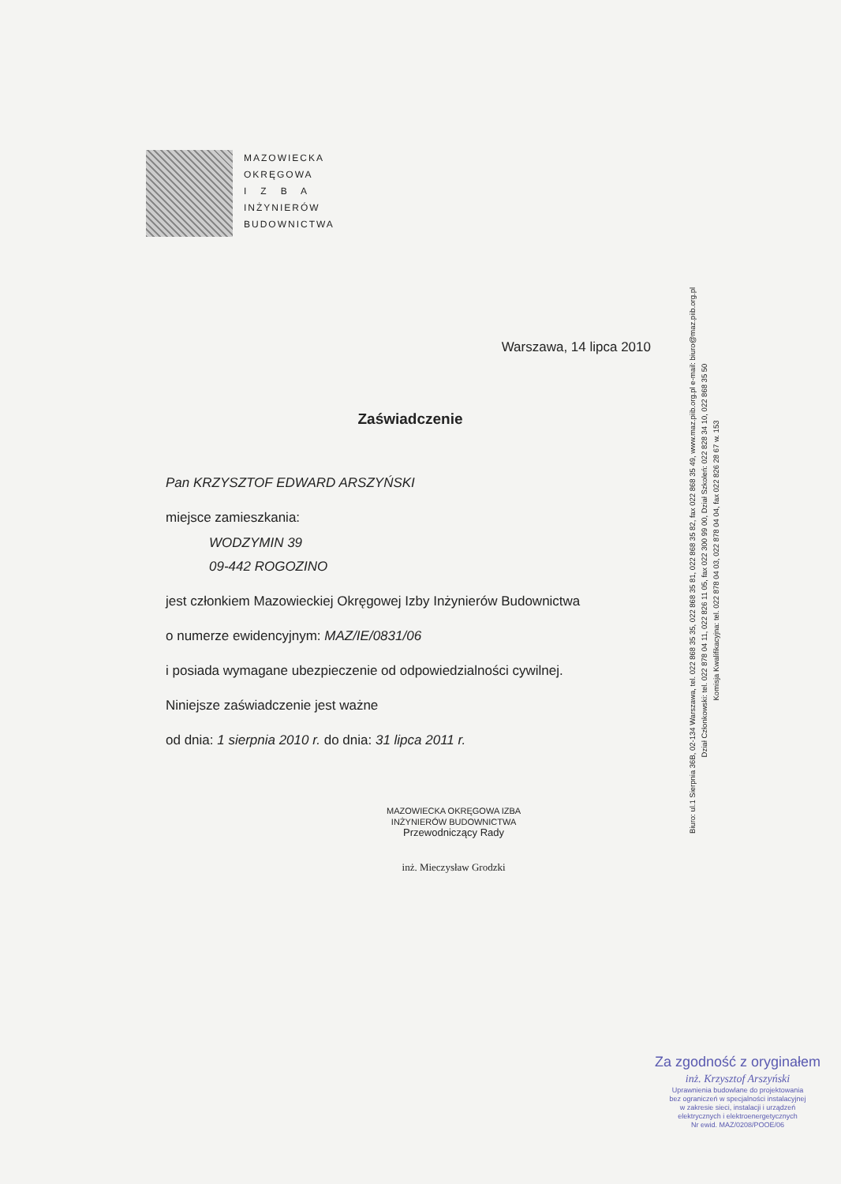MAZOWIECKA
OKRĘGOWA
I Z B A
INŻYNIERÓW
BUDOWNICTWA
Warszawa, 14 lipca 2010
Zaświadczenie
Pan KRZYSZTOF EDWARD ARSZYŃSKI
miejsce zamieszkania:
WODZYMIN 39
09-442 ROGOZINO
jest członkiem Mazowieckiej Okręgowej Izby Inżynierów Budownictwa
o numerze ewidencyjnym: MAZ/IE/0831/06
i posiada wymagane ubezpieczenie od odpowiedzialności cywilnej.
Niniejsze zaświadczenie jest ważne
od dnia: 1 sierpnia 2010 r. do dnia: 31 lipca 2011 r.
MAZOWIECKA OKRĘGOWA IZBA
INŻYNIERÓW BUDOWNICTWA
Przewodniczący Rady
inż. Mieczysław Grodzki
Biuro: ul.1 Sierpnia 36B, 02-134 Warszawa, tel. 022 868 35 35, 022 868 35 81, 022 868 35 82, fax 022 868 35 49, www.maz.piib.org.pl e-mail: biuro@maz.piib.org.pl
Dział Członkowski: tel. 022 878 04 11, 022 826 11 05, fax 022 300 99 00, Dział Szkoleń: 022 828 34 10, 022 868 35 50
Komisja Kwalifikacyjna: tel. 022 878 04 03, 022 878 04 04, fax 022 826 28 67 w. 153
Za zgodność z oryginałem
inż. Krzysztof Arszyński
Uprawnienia budowlane do projektowania
bez ograniczeń w specjalności instalacyjnej
w zakresie sieci, instalacji i urządzeń
elektrycznych i elektroenergetycznych
Nr ewid. MAZ/0208/POOE/06